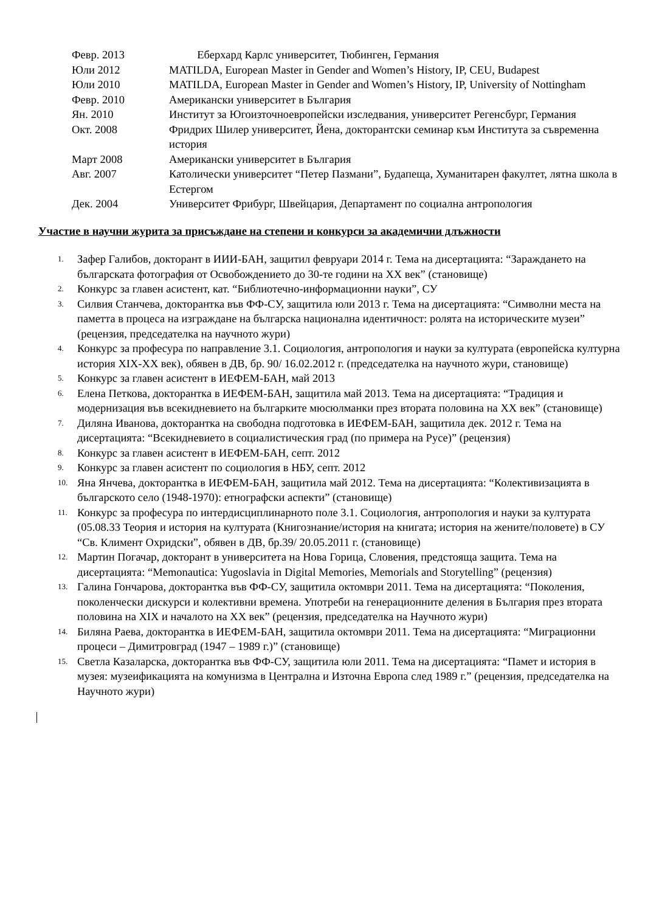| Февр. 2013 | Еберхард Карлс университет, Тюбинген, Германия |
| Юли 2012 | MATILDA, European Master in Gender and Women’s History, IP, CEU, Budapest |
| Юли 2010 | MATILDA, European Master in Gender and Women’s History, IP, University of Nottingham |
| Февр. 2010 | Американски университет в България |
| Ян. 2010 | Институт за Югоизточноевропейски изследвания, университет Регенсбург, Германия |
| Окт. 2008 | Фридрих Шилер университет, Йена, докторантски семинар към Института за съвременна история |
| Март 2008 | Американски университет в България |
| Авг. 2007 | Католически университет “Петер Пазмани”, Будапеща, Хуманитарен факултет, лятна школа в Естергом |
| Дек. 2004 | Университет Фрибург, Швейцария, Департамент по социална антропология |
Участие в научни журита за присъждане на степени и конкурси за академични длъжности
1. Зафер Галибов, докторант в ИИИ-БАН, защитил февруари 2014 г. Тема на дисертацията: “Зараждането на българската фотография от Освобождението до 30-те години на ХХ век” (становище)
2. Конкурс за главен асистент, кат. “Библиотечно-информационни науки”, СУ
3. Силвия Станчева, докторантка във ФФ-СУ, защитила юли 2013 г. Тема на дисертацията: “Символни места на паметта в процеса на изграждане на българска национална идентичност: ролята на историческите музеи” (рецензия, председателка на научното жури)
4. Конкурс за професура по направление 3.1. Социология, антропология и науки за културата (европейска културна история XIX-XX век), обявен в ДВ, бр. 90/ 16.02.2012 г. (председателка на научното жури, становище)
5. Конкурс за главен асистент в ИЕФЕМ-БАН, май 2013
6. Елена Петкова, докторантка в ИЕФЕМ-БАН, защитила май 2013. Тема на дисертацията: “Традиция и модернизация във всекидневието на българките мюсюлманки през втората половина на ХХ век” (становище)
7. Диляна Иванова, докторантка на свободна подготовка в ИЕФЕМ-БАН, защитила дек. 2012 г. Тема на дисертацията: “Всекидневието в социалистическия град (по примера на Русе)” (рецензия)
8. Конкурс за главен асистент в ИЕФЕМ-БАН, септ. 2012
9. Конкурс за главен асистент по социология в НБУ, септ. 2012
10. Яна Янчева, докторантка в ИЕФЕМ-БАН, защитила май 2012. Тема на дисертацията: “Колективизацията в българското село (1948-1970): етнографски аспекти” (становище)
11. Конкурс за професура по интердисциплинарното поле 3.1. Социология, антропология и науки за културата (05.08.33 Теория и история на културата (Книгознание/история на книгата; история на жените/половете) в СУ “Св. Климент Охридски”, обявен в ДВ, бр.39/ 20.05.2011 г. (становище)
12. Мартин Погачар, докторант в университета на Нова Горица, Словения, предстояща защита. Тема на дисертацията: “Memonautica: Yugoslavia in Digital Memories, Memorials and Storytelling” (рецензия)
13. Галина Гончарова, докторантка във ФФ-СУ, защитила октомври 2011. Тема на дисертацията: “Поколения, поколенчески дискурси и колективни времена. Употреби на генерационните деления в България през втората половина на XIX и началото на ХХ век” (рецензия, председателка на Научното жури)
14. Биляна Раева, докторантка в ИЕФЕМ-БАН, защитила октомври 2011. Тема на дисертацията: “Миграционни процеси – Димитровград (1947 – 1989 г.)” (становище)
15. Светла Казаларска, докторантка във ФФ-СУ, защитила юли 2011. Тема на дисертацията: “Памет и история в музея: музеификацията на комунизма в Централна и Източна Европа след 1989 г.” (рецензия, председателка на Научното жури)